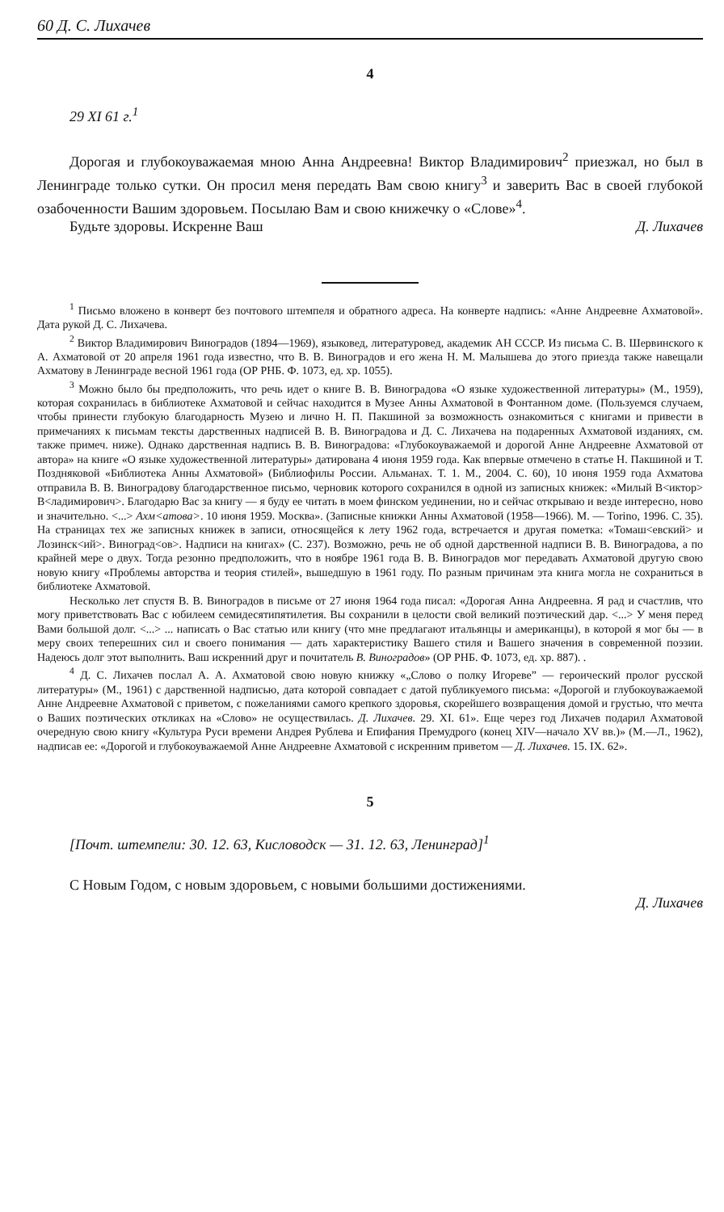60 Д. С. Лихачев
4
29 XI 61 г.<sup>1</sup>
Дорогая и глубокоуважаемая мною Анна Андреевна! Виктор Владимирович<sup>2</sup> приезжал, но был в Ленинграде только сутки. Он просил меня передать Вам свою книгу<sup>3</sup> и заверить Вас в своей глубокой озабоченности Вашим здоровьем. Посылаю Вам и свою книжечку о «Слове»<sup>4</sup>.
Будьте здоровы. Искренне Ваш Д. Лихачев
<sup>1</sup> Письмо вложено в конверт без почтового штемпеля и обратного адреса. На конверте надпись: «Анне Андреевне Ахматовой». Дата рукой Д. С. Лихачева.
<sup>2</sup> Виктор Владимирович Виноградов (1894—1969), языковед, литературовед, академик АН СССР. Из письма С. В. Шервинского к А. Ахматовой от 20 апреля 1961 года известно, что В. В. Виноградов и его жена Н. М. Малышева до этого приезда также навещали Ахматову в Ленинграде весной 1961 года (ОР РНБ. Ф. 1073, ед. хр. 1055).
<sup>3</sup> Можно было бы предположить, что речь идет о книге В. В. Виноградова «О языке художественной литературы» (М., 1959), которая сохранилась в библиотеке Ахматовой и сейчас находится в Музее Анны Ахматовой в Фонтанном доме. (Пользуемся случаем, чтобы принести глубокую благодарность Музею и лично Н. П. Пакшиной за возможность ознакомиться с книгами и привести в примечаниях к письмам тексты дарственных надписей В. В. Виноградова и Д. С. Лихачева на подаренных Ахматовой изданиях, см. также примеч. ниже). Однако дарственная надпись В. В. Виноградова: «Глубокоуважаемой и дорогой Анне Андреевне Ахматовой от автора» на книге «О языке художественной литературы» датирована 4 июня 1959 года. Как впервые отмечено в статье Н. Пакшиной и Т. Поздняковой «Библиотека Анны Ахматовой» (Библиофилы России. Альманах. Т. 1. М., 2004. С. 60), 10 июня 1959 года Ахматова отправила В. В. Виноградову благодарственное письмо, черновик которого сохранился в одной из записных книжек: «Милый В<иктор> В<ладимирович>. Благодарю Вас за книгу — я буду ее читать в моем финском уединении, но и сейчас открываю и везде интересно, ново и значительно. <...> Ахм<атова>. 10 июня 1959. Москва». (Записные книжки Анны Ахматовой (1958—1966). М. — Torino, 1996. С. 35). На страницах тех же записных книжек в записи, относящейся к лету 1962 года, встречается и другая пометка: «Томаш<евский> и Лозинск<ий>. Виноград<ов>. Надписи на книгах» (С. 237). Возможно, речь не об одной дарственной надписи В. В. Виноградова, а по крайней мере о двух. Тогда резонно предположить, что в ноябре 1961 года В. В. Виноградов мог передавать Ахматовой другую свою новую книгу «Проблемы авторства и теория стилей», вышедшую в 1961 году. По разным причинам эта книга могла не сохраниться в библиотеке Ахматовой.
Несколько лет спустя В. В. Виноградов в письме от 27 июня 1964 года писал: «Дорогая Анна Андреевна. Я рад и счастлив, что могу приветствовать Вас с юбилеем семидесятипятилетия. Вы сохранили в целости свой великий поэтический дар. <...> У меня перед Вами большой долг. <...> ... написать о Вас статью или книгу (что мне предлагают итальянцы и американцы), в которой я мог бы — в меру своих теперешних сил и своего понимания — дать характеристику Вашего стиля и Вашего значения в современной поэзии. Надеюсь долг этот выполнить. Ваш искренний друг и почитатель В. Виноградов» (ОР РНБ. Ф. 1073, ед. хр. 887). .
<sup>4</sup> Д. С. Лихачев послал А. А. Ахматовой свою новую книжку «„Слово о полку Игореве” — героический пролог русской литературы» (М., 1961) с дарственной надписью, дата которой совпадает с датой публикуемого письма: «Дорогой и глубокоуважаемой Анне Андреевне Ахматовой с приветом, с пожеланиями самого крепкого здоровья, скорейшего возвращения домой и грустью, что мечта о Ваших поэтических откликах на «Слово» не осуществилась. Д. Лихачев. 29. XI. 61». Еще через год Лихачев подарил Ахматовой очередную свою книгу «Культура Руси времени Андрея Рублева и Епифания Премудрого (конец XIV—начало XV вв.)» (М.—Л., 1962), надписав ее: «Дорогой и глубокоуважаемой Анне Андреевне Ахматовой с искренним приветом — Д. Лихачев. 15. IX. 62».
5
[Почт. штемпели: 30. 12. 63, Кисловодск — 31. 12. 63, Ленинград]<sup>1</sup>
С Новым Годом, с новым здоровьем, с новыми большими достижениями.
Д. Лихачев